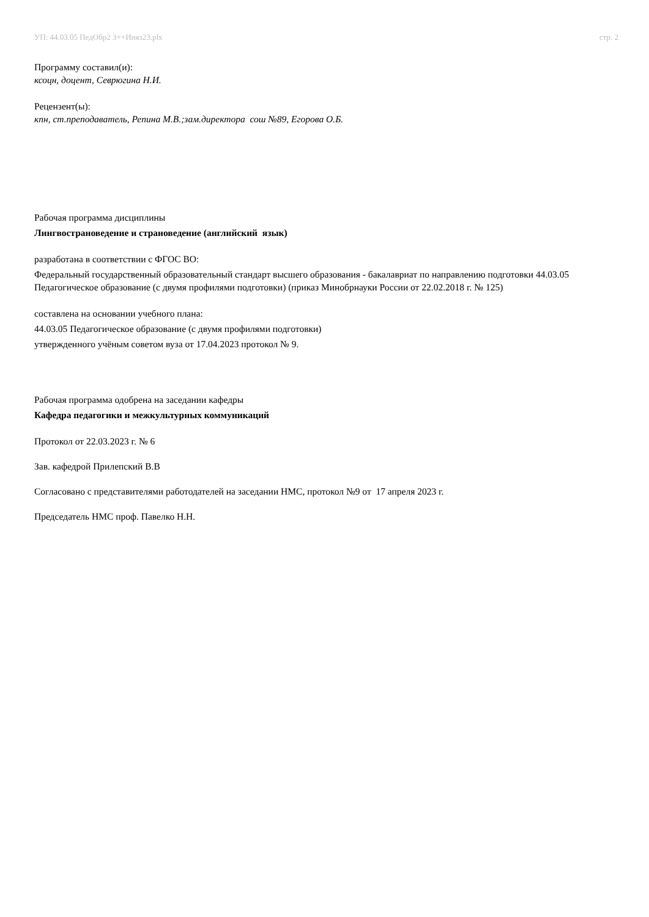УП: 44.03.05 ПедОбр2 3++Иняз23.plx стр. 2
Программу составил(и):
ксоцн, доцент, Севрюгина Н.И.
Рецензент(ы):
кпн, ст.преподаватель, Репина М.В.;зам.директора сош №89, Егорова О.Б.
Рабочая программа дисциплины
Лингвострановедение и страноведение (английский язык)
разработана в соответствии с ФГОС ВО:
Федеральный государственный образовательный стандарт высшего образования - бакалавриат по направлению подготовки 44.03.05 Педагогическое образование (с двумя профилями подготовки) (приказ Минобрнауки России от 22.02.2018 г. № 125)
составлена на основании учебного плана:
44.03.05 Педагогическое образование (с двумя профилями подготовки)
утвержденного учёным советом вуза от 17.04.2023 протокол № 9.
Рабочая программа одобрена на заседании кафедры
Кафедра педагогики и межкультурных коммуникаций
Протокол от 22.03.2023 г. № 6
Зав. кафедрой Прилепский В.В
Согласовано с представителями работодателей на заседании НМС, протокол №9 от 17 апреля 2023 г.
Председатель НМС проф. Павелко Н.Н.